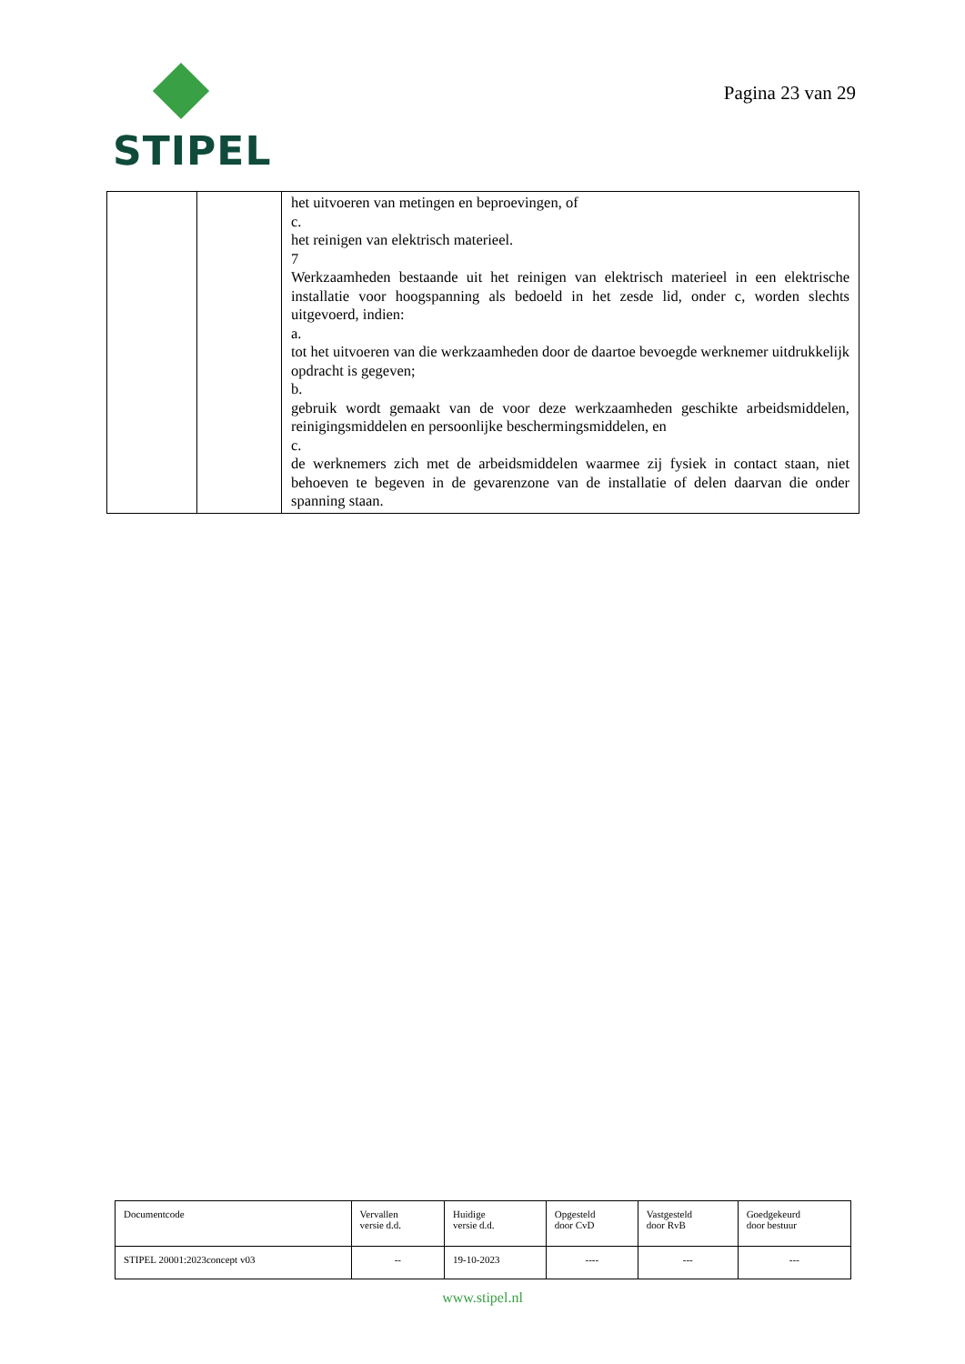STIPEL
Pagina 23 van 29
| | | het uitvoeren van metingen en beproevingen, of c. het reinigen van elektrisch materieel. 7 Werkzaamheden bestaande uit het reinigen van elektrisch materieel in een elektrische installatie voor hoogspanning als bedoeld in het zesde lid, onder c, worden slechts uitgevoerd, indien: a. tot het uitvoeren van die werkzaamheden door de daartoe bevoegde werknemer uitdrukkelijk opdracht is gegeven; b. gebruik wordt gemaakt van de voor deze werkzaamheden geschikte arbeidsmiddelen, reinigingsmiddelen en persoonlijke beschermingsmiddelen, en c. de werknemers zich met de arbeidsmiddelen waarmee zij fysiek in contact staan, niet behoeven te begeven in de gevarenzone van de installatie of delen daarvan die onder spanning staan. |
| Documentcode | Vervallen versie d.d. | Huidige versie d.d. | Opgesteld door CvD | Vastgesteld door RvB | Goedgekeurd door bestuur |
| STIPEL 20001:2023concept v03 | -- | 19-10-2023 | ---- | --- | --- |
www.stipel.nl